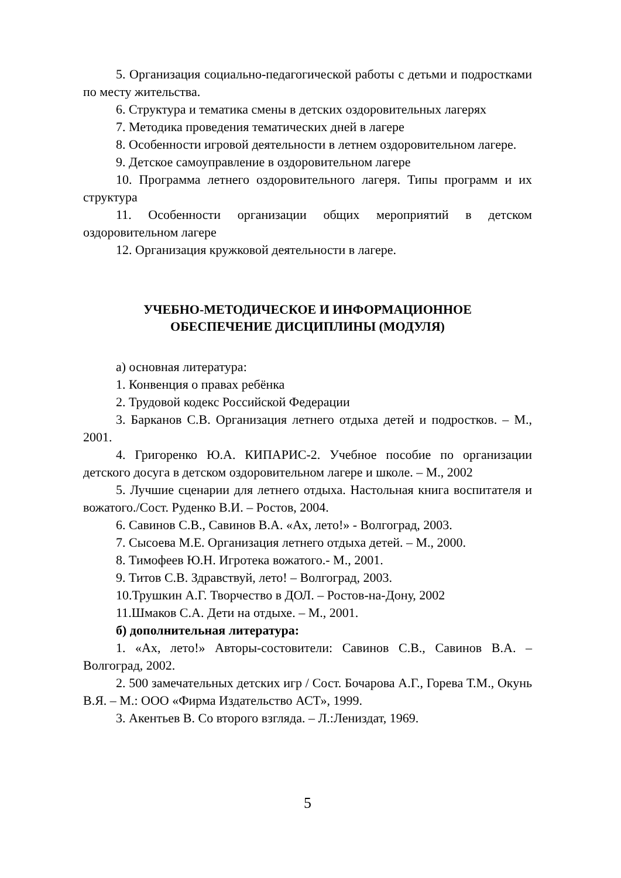5. Организация социально-педагогической работы с детьми и подростками по месту жительства.
6. Структура и тематика смены в детских оздоровительных лагерях
7. Методика проведения тематических дней в лагере
8. Особенности игровой деятельности в летнем оздоровительном лагере.
9. Детское самоуправление в оздоровительном лагере
10. Программа летнего оздоровительного лагеря. Типы программ и их структура
11. Особенности организации общих мероприятий в детском оздоровительном лагере
12. Организация кружковой деятельности в лагере.
УЧЕБНО-МЕТОДИЧЕСКОЕ И ИНФОРМАЦИОННОЕ
ОБЕСПЕЧЕНИЕ ДИСЦИПЛИНЫ (МОДУЛЯ)
а) основная литература:
1. Конвенция о правах ребёнка
2. Трудовой кодекс Российской Федерации
3. Барканов С.В. Организация летнего отдыха детей и подростков. – М., 2001.
4. Григоренко Ю.А. КИПАРИС-2. Учебное пособие по организации детского досуга в детском оздоровительном лагере и школе. – М., 2002
5. Лучшие сценарии для летнего отдыха. Настольная книга воспитателя и вожатого./Сост. Руденко В.И. – Ростов, 2004.
6. Савинов С.В., Савинов В.А. «Ах, лето!» - Волгоград, 2003.
7. Сысоева М.Е. Организация летнего отдыха детей. – М., 2000.
8. Тимофеев Ю.Н. Игротека вожатого.- М., 2001.
9. Титов С.В. Здравствуй, лето! – Волгоград, 2003.
10.Трушкин А.Г. Творчество в ДОЛ. – Ростов-на-Дону, 2002
11.Шмаков С.А. Дети на отдыхе. – М., 2001.
б) дополнительная литература:
1. «Ах, лето!» Авторы-состовители: Савинов С.В., Савинов В.А. – Волгоград, 2002.
2. 500 замечательных детских игр / Сост. Бочарова А.Г., Горева Т.М., Окунь В.Я. – М.: ООО «Фирма Издательство АСТ», 1999.
3. Акентьев В. Со второго взгляда. – Л.:Лениздат, 1969.
5